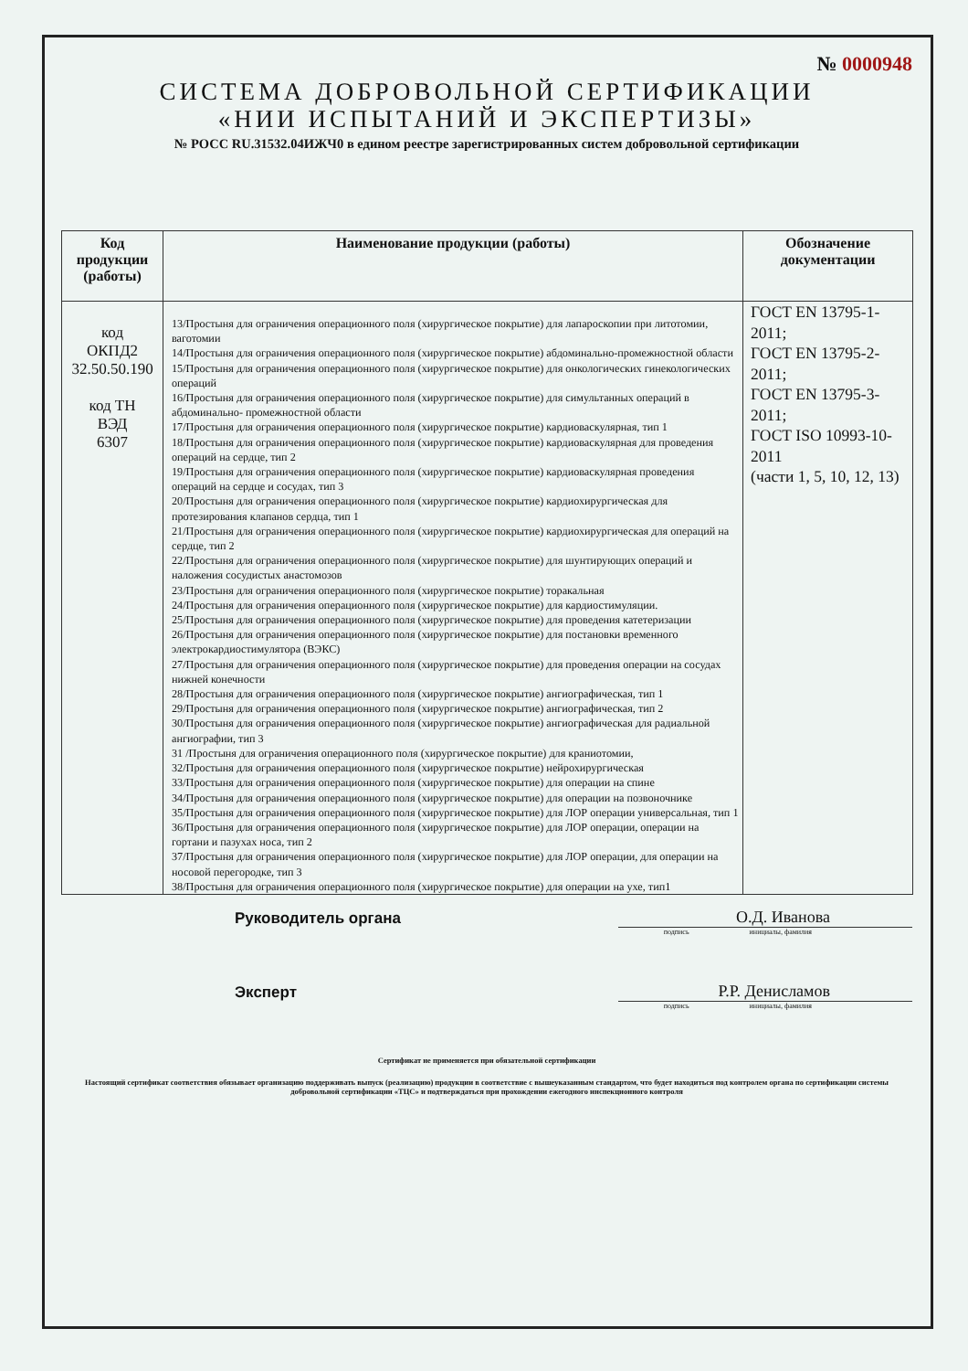№ 0000948
СИСТЕМА ДОБРОВОЛЬНОЙ СЕРТИФИКАЦИИ
«НИИ ИСПЫТАНИЙ И ЭКСПЕРТИЗЫ»
№ РОСС RU.31532.04ИЖЧ0 в едином реестре зарегистрированных систем добровольной сертификации
| Код продукции (работы) | Наименование продукции (работы) | Обозначение документации |
| --- | --- | --- |
| код ОКПД2 32.50.50.190 код ТН ВЭД 6307 | 13/Простыня для ограничения операционного поля (хирургическое покрытие) для лапароскопии при литотомии, ваготомии 14/Простыня для ограничения операционного поля (хирургическое покрытие) абдоминально-промежностной области 15/Простыня для ограничения операционного поля (хирургическое покрытие) для онкологических гинекологических операций 16/Простыня для ограничения операционного поля (хирургическое покрытие) для симультанных операций в абдоминально- промежностной области 17/Простыня для ограничения операционного поля (хирургическое покрытие) кардиоваскулярная, тип 1 18/Простыня для ограничения операционного поля (хирургическое покрытие) кардиоваскулярная для проведения операций на сердце, тип 2 19/Простыня для ограничения операционного поля (хирургическое покрытие) кардиоваскулярная проведения операций на сердце и сосудах, тип 3 20/Простыня для ограничения операционного поля (хирургическое покрытие) кардиохирургическая для протезирования клапанов сердца, тип 1 21/Простыня для ограничения операционного поля (хирургическое покрытие) кардиохирургическая для операций на сердце, тип 2 22/Простыня для ограничения операционного поля (хирургическое покрытие) для шунтирующих операций и наложения сосудистых анастомозов 23/Простыня для ограничения операционного поля (хирургическое покрытие) торакальная 24/Простыня для ограничения операционного поля (хирургическое покрытие) для кардиостимуляции. 25/Простыня для ограничения операционного поля (хирургическое покрытие) для проведения катетеризации 26/Простыня для ограничения операционного поля (хирургическое покрытие) для постановки временного электрокардиостимулятора (ВЭКС) 27/Простыня для ограничения операционного поля (хирургическое покрытие) для проведения операции на сосудах нижней конечности 28/Простыня для ограничения операционного поля (хирургическое покрытие) ангиографическая, тип 1 29/Простыня для ограничения операционного поля (хирургическое покрытие) ангиографическая, тип 2 30/Простыня для ограничения операционного поля (хирургическое покрытие) ангиографическая для радиальной ангиографии, тип 3 31 /Простыня для ограничения операционного поля (хирургическое покрытие) для краниотомии, 32/Простыня для ограничения операционного поля (хирургическое покрытие) нейрохирургическая 33/Простыня для ограничения операционного поля (хирургическое покрытие) для операции на спине 34/Простыня для ограничения операционного поля (хирургическое покрытие) для операции на позвоночнике 35/Простыня для ограничения операционного поля (хирургическое покрытие) для ЛОР операции универсальная, тип 1 36/Простыня для ограничения операционного поля (хирургическое покрытие) для ЛОР операции, операции на гортани и пазухах носа, тип 2 37/Простыня для ограничения операционного поля (хирургическое покрытие) для ЛОР операции, для операции на носовой перегородке, тип 3 38/Простыня для ограничения операционного поля (хирургическое покрытие) для операции на ухе, тип1 | ГОСТ EN 13795-1-2011; ГОСТ EN 13795-2-2011; ГОСТ EN 13795-3-2011; ГОСТ ISO 10993-10-2011 (части 1, 5, 10, 12, 13) |
Руководитель органа
О.Д. Иванова
подпись инициалы, фамилия
Эксперт
Р.Р. Денисламов
подпись инициалы, фамилия
Сертификат не применяется при обязательной сертификации
Настоящий сертификат соответствия обязывает организацию поддерживать выпуск (реализацию) продукции в соответствие с вышеуказанным стандартом, что будет находиться под контролем органа по сертификации системы добровольной сертификации «ТЦС» и подтверждаться при прохождении ежегодного инспекционного контроля